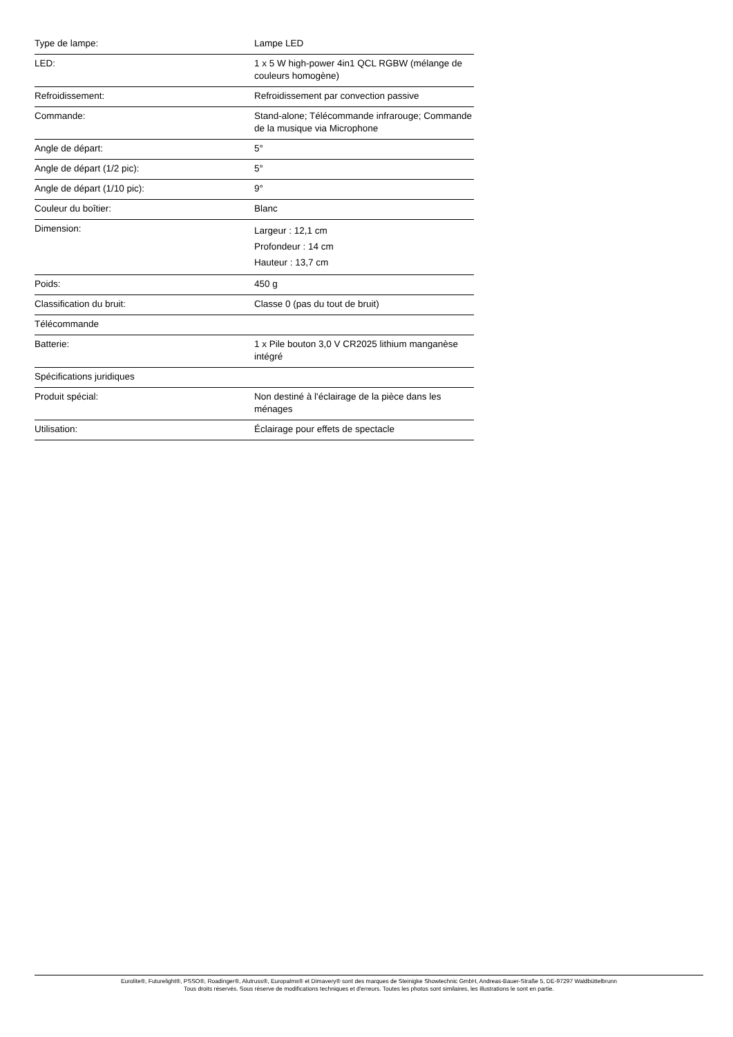| Type de lampe: | Lampe LED |
| LED: | 1 x 5 W high-power 4in1 QCL RGBW (mélange de couleurs homogène) |
| Refroidissement: | Refroidissement par convection passive |
| Commande: | Stand-alone; Télécommande infrarouge; Commande de la musique via Microphone |
| Angle de départ: | 5° |
| Angle de départ (1/2 pic): | 5° |
| Angle de départ (1/10 pic): | 9° |
| Couleur du boîtier: | Blanc |
| Dimension: | Largeur : 12,1 cm Profondeur : 14 cm Hauteur : 13,7 cm |
| Poids: | 450 g |
| Classification du bruit: | Classe 0 (pas du tout de bruit) |
| Télécommande | |
| Batterie: | 1 x Pile bouton 3,0 V CR2025 lithium manganèse intégré |
| Spécifications juridiques | |
| Produit spécial: | Non destiné à l'éclairage de la pièce dans les ménages |
| Utilisation: | Éclairage pour effets de spectacle |
Eurolite®, Futurelight®, PSSO®, Roadinger®, Alutruss®, Europalms® et Dimavery® sont des marques de Steinigke Showtechnic GmbH, Andreas-Bauer-Straße 5, DE-97297 Waldbüttelbrunn
Tous droits réservés. Sous réserve de modifications techniques et d'erreurs. Toutes les photos sont similaires, les illustrations le sont en partie.